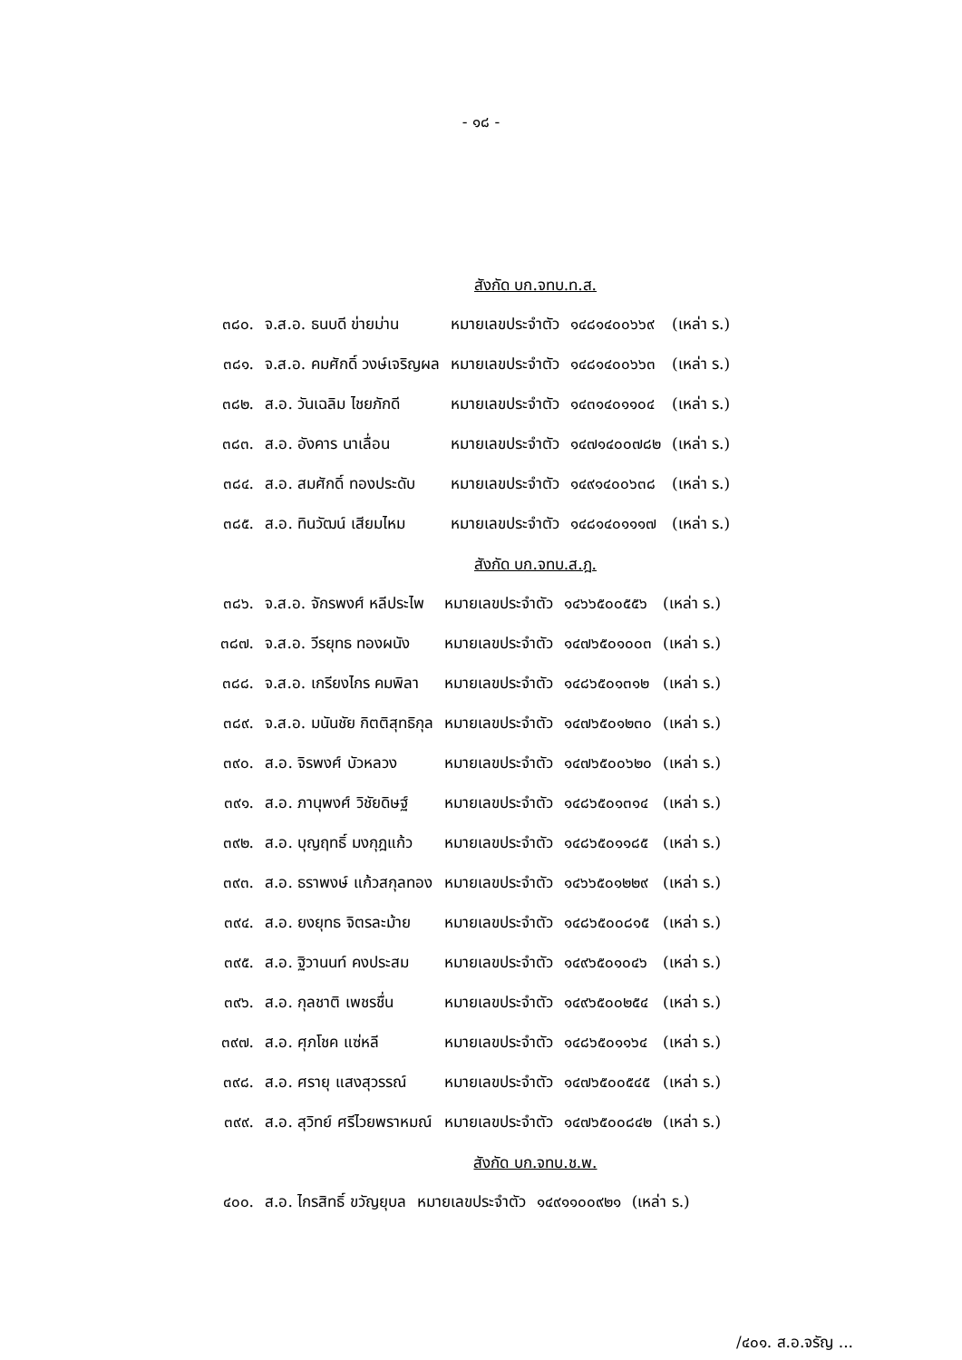- ๑๘ -
สังกัด บก.จทบ.ท.ส.
| ๓๘๐. | จ.ส.อ. ธนบดี ข่ายม่าน | หมายเลขประจำตัว | ๑๔๘๑๔๐๐๖๖๙ | (เหล่า ร.) |
| ๓๘๑. | จ.ส.อ. คมศักดิ์ วงษ์เจริญผล | หมายเลขประจำตัว | ๑๔๘๑๔๐๐๖๖๓ | (เหล่า ร.) |
| ๓๘๒. | ส.อ. วันเฉลิม ไชยภักดี | หมายเลขประจำตัว | ๑๔๓๑๔๐๑๑๐๔ | (เหล่า ร.) |
| ๓๘๓. | ส.อ. อังคาร นาเลื่อน | หมายเลขประจำตัว | ๑๔๗๑๔๐๐๗๘๒ | (เหล่า ร.) |
| ๓๘๔. | ส.อ. สมศักดิ์ ทองประดับ | หมายเลขประจำตัว | ๑๔๙๑๔๐๐๖๓๘ | (เหล่า ร.) |
| ๓๘๕. | ส.อ. ทินวัฒน์ เสียมไหม | หมายเลขประจำตัว | ๑๔๘๑๔๐๑๑๑๗ | (เหล่า ร.) |
สังกัด บก.จทบ.ส.ฎ.
| ๓๘๖. | จ.ส.อ. จักรพงศ์ หลีประไพ | หมายเลขประจำตัว | ๑๔๖๖๕๐๐๕๕๖ | (เหล่า ร.) |
| ๓๘๗. | จ.ส.อ. วีรยุทธ ทองผนัง | หมายเลขประจำตัว | ๑๔๗๖๕๐๑๐๐๓ | (เหล่า ร.) |
| ๓๘๘. | จ.ส.อ. เกรียงไกร คมพิลา | หมายเลขประจำตัว | ๑๔๘๖๕๐๑๓๑๒ | (เหล่า ร.) |
| ๓๘๙. | จ.ส.อ. มนันชัย กิตติสุทธิกุล | หมายเลขประจำตัว | ๑๔๗๖๕๐๑๒๓๐ | (เหล่า ร.) |
| ๓๙๐. | ส.อ. จิรพงศ์ บัวหลวง | หมายเลขประจำตัว | ๑๔๗๖๕๐๐๖๒๐ | (เหล่า ร.) |
| ๓๙๑. | ส.อ. ภานุพงศ์ วิชัยดิษฐ์ | หมายเลขประจำตัว | ๑๔๘๖๕๐๑๓๑๔ | (เหล่า ร.) |
| ๓๙๒. | ส.อ. บุญฤทธิ์ มงกุฎแก้ว | หมายเลขประจำตัว | ๑๔๘๖๕๐๑๑๘๕ | (เหล่า ร.) |
| ๓๙๓. | ส.อ. ธราพงษ์ แก้วสกุลทอง | หมายเลขประจำตัว | ๑๔๖๖๕๐๑๒๒๙ | (เหล่า ร.) |
| ๓๙๔. | ส.อ. ยงยุทธ จิตรละม้าย | หมายเลขประจำตัว | ๑๔๘๖๕๐๐๘๑๕ | (เหล่า ร.) |
| ๓๙๕. | ส.อ. ฐิวานนท์ คงประสม | หมายเลขประจำตัว | ๑๔๙๖๕๐๑๐๔๖ | (เหล่า ร.) |
| ๓๙๖. | ส.อ. กุลชาติ เพชรชื่น | หมายเลขประจำตัว | ๑๔๙๖๕๐๐๒๕๔ | (เหล่า ร.) |
| ๓๙๗. | ส.อ. ศุภโชค แซ่หลี | หมายเลขประจำตัว | ๑๔๘๖๕๐๑๑๖๔ | (เหล่า ร.) |
| ๓๙๘. | ส.อ. ศรายุ แสงสุวรรณ์ | หมายเลขประจำตัว | ๑๔๗๖๕๐๐๕๔๕ | (เหล่า ร.) |
| ๓๙๙. | ส.อ. สุวิทย์ ศรีไวยพราหมณ์ | หมายเลขประจำตัว | ๑๔๗๖๕๐๐๘๔๒ | (เหล่า ร.) |
สังกัด บก.จทบ.ช.พ.
| ๔๐๐. | ส.อ. ไกรสิทธิ์ ขวัญยุบล | หมายเลขประจำตัว | ๑๔๙๑๑๐๐๙๒๑ | (เหล่า ร.) |
/๔๐๑. ส.อ.จรัญ ...